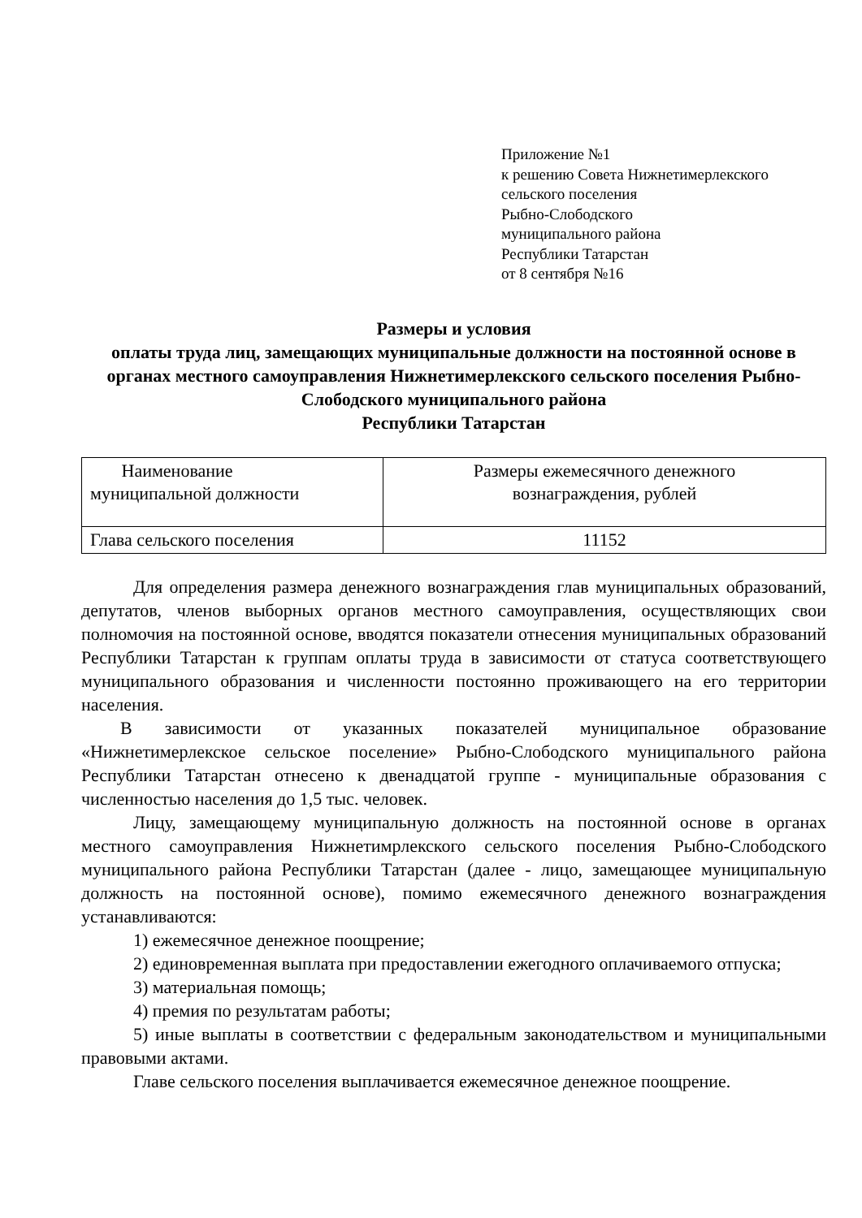Приложение №1
к решению Совета Нижнетимерлекского
сельского поселения
Рыбно-Слободского
муниципального района
Республики Татарстан
от 8 сентября №16
Размеры и условия
оплаты труда лиц, замещающих муниципальные должности на постоянной основе в органах местного самоуправления Нижнетимерлекского сельского поселения Рыбно-Слободского муниципального района
Республики Татарстан
| Наименование муниципальной должности | Размеры ежемесячного денежного вознаграждения, рублей |
| Глава сельского поселения | 11152 |
Для определения размера денежного вознаграждения глав муниципальных образований, депутатов, членов выборных органов местного самоуправления, осуществляющих свои полномочия на постоянной основе, вводятся показатели отнесения муниципальных образований Республики Татарстан к группам оплаты труда в зависимости от статуса соответствующего муниципального образования и численности постоянно проживающего на его территории населения.
В зависимости от указанных показателей муниципальное образование «Нижнетимерлекское сельское поселение» Рыбно-Слободского муниципального района Республики Татарстан отнесено к двенадцатой группе - муниципальные образования с численностью населения до 1,5 тыс. человек.
Лицу, замещающему муниципальную должность на постоянной основе в органах местного самоуправления Нижнетимрлекского сельского поселения Рыбно-Слободского муниципального района Республики Татарстан (далее - лицо, замещающее муниципальную должность на постоянной основе), помимо ежемесячного денежного вознаграждения устанавливаются:
1) ежемесячное денежное поощрение;
2) единовременная выплата при предоставлении ежегодного оплачиваемого отпуска;
3) материальная помощь;
4) премия по результатам работы;
5) иные выплаты в соответствии с федеральным законодательством и муниципальными правовыми актами.
Главе сельского поселения выплачивается ежемесячное денежное поощрение.